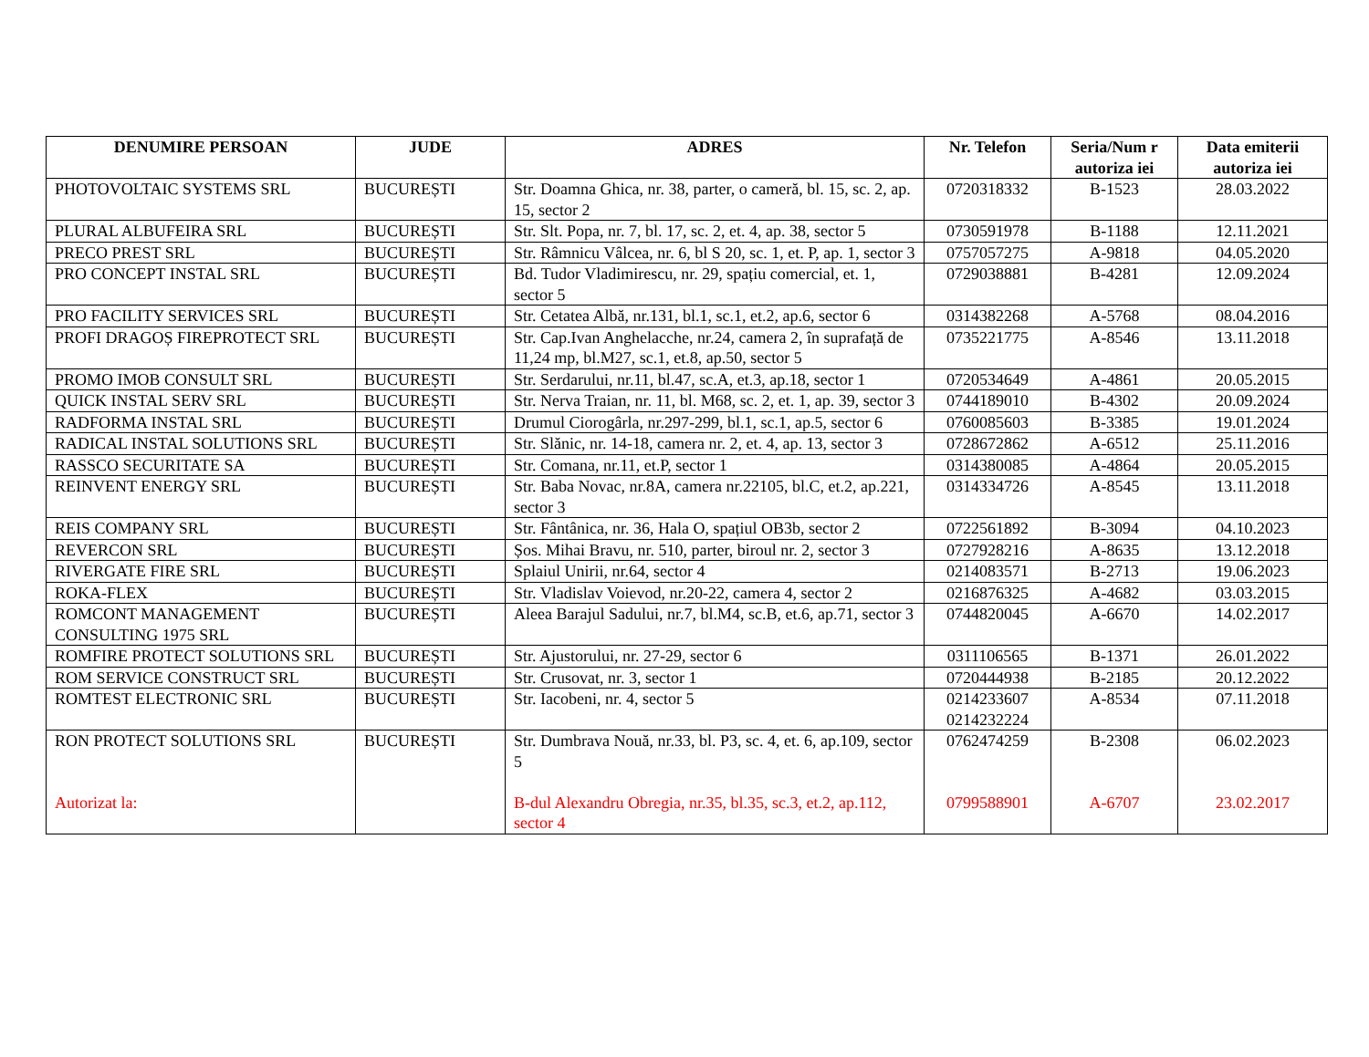| DENUMIRE PERSOAN | JUDE | ADRES | Nr. Telefon | Seria/Num r autoriza iei | Data emiterii autoriza iei |
| --- | --- | --- | --- | --- | --- |
| PHOTOVOLTAIC SYSTEMS SRL | BUCUREȘTI | Str. Doamna Ghica, nr. 38, parter, o cameră, bl. 15, sc. 2, ap. 15, sector 2 | 0720318332 | B-1523 | 28.03.2022 |
| PLURAL ALBUFEIRA SRL | BUCUREȘTI | Str. Slt. Popa, nr. 7, bl. 17, sc. 2, et. 4, ap. 38, sector 5 | 0730591978 | B-1188 | 12.11.2021 |
| PRECO PREST SRL | BUCUREȘTI | Str. Râmnicu Vâlcea, nr. 6, bl S 20, sc. 1, et. P, ap. 1, sector 3 | 0757057275 | A-9818 | 04.05.2020 |
| PRO CONCEPT INSTAL SRL | BUCUREȘTI | Bd. Tudor Vladimirescu, nr. 29, spațiu comercial, et. 1, sector 5 | 0729038881 | B-4281 | 12.09.2024 |
| PRO FACILITY SERVICES SRL | BUCUREȘTI | Str. Cetatea Albă, nr.131, bl.1, sc.1, et.2, ap.6, sector 6 | 0314382268 | A-5768 | 08.04.2016 |
| PROFI DRAGOȘ FIREPROTECT SRL | BUCUREȘTI | Str. Cap.Ivan Anghelacche, nr.24, camera 2, în suprafață de 11,24 mp, bl.M27, sc.1, et.8, ap.50, sector 5 | 0735221775 | A-8546 | 13.11.2018 |
| PROMO IMOB CONSULT SRL | BUCUREȘTI | Str. Serdarului, nr.11, bl.47, sc.A, et.3, ap.18, sector 1 | 0720534649 | A-4861 | 20.05.2015 |
| QUICK INSTAL SERV SRL | BUCUREȘTI | Str. Nerva Traian, nr. 11, bl. M68, sc. 2, et. 1, ap. 39, sector 3 | 0744189010 | B-4302 | 20.09.2024 |
| RADFORMA INSTAL SRL | BUCUREȘTI | Drumul Ciorogârla, nr.297-299, bl.1, sc.1, ap.5, sector 6 | 0760085603 | B-3385 | 19.01.2024 |
| RADICAL INSTAL SOLUTIONS SRL | BUCUREȘTI | Str. Slănic, nr. 14-18, camera nr. 2, et. 4, ap. 13, sector 3 | 0728672862 | A-6512 | 25.11.2016 |
| RASSCO SECURITATE SA | BUCUREȘTI | Str. Comana, nr.11, et.P, sector 1 | 0314380085 | A-4864 | 20.05.2015 |
| REINVENT ENERGY SRL | BUCUREȘTI | Str. Baba Novac, nr.8A, camera nr.22105, bl.C, et.2, ap.221, sector 3 | 0314334726 | A-8545 | 13.11.2018 |
| REIS COMPANY SRL | BUCUREȘTI | Str. Fântânica, nr. 36, Hala O, spațiul OB3b, sector 2 | 0722561892 | B-3094 | 04.10.2023 |
| REVERCON SRL | BUCUREȘTI | Șos. Mihai Bravu, nr. 510, parter, biroul nr. 2, sector 3 | 0727928216 | A-8635 | 13.12.2018 |
| RIVERGATE FIRE SRL | BUCUREȘTI | Splaiul Unirii, nr.64, sector 4 | 0214083571 | B-2713 | 19.06.2023 |
| ROKA-FLEX | BUCUREȘTI | Str. Vladislav Voievod, nr.20-22, camera 4, sector 2 | 0216876325 | A-4682 | 03.03.2015 |
| ROMCONT MANAGEMENT CONSULTING 1975 SRL | BUCUREȘTI | Aleea Barajul Sadului, nr.7, bl.M4, sc.B, et.6, ap.71, sector 3 | 0744820045 | A-6670 | 14.02.2017 |
| ROMFIRE PROTECT SOLUTIONS SRL | BUCUREȘTI | Str. Ajustorului, nr. 27-29, sector 6 | 0311106565 | B-1371 | 26.01.2022 |
| ROM SERVICE CONSTRUCT SRL | BUCUREȘTI | Str. Crusovat, nr. 3, sector 1 | 0720444938 | B-2185 | 20.12.2022 |
| ROMTEST ELECTRONIC SRL | BUCUREȘTI | Str. Iacobeni, nr. 4, sector 5 | 0214233607 0214232224 | A-8534 | 07.11.2018 |
| RON PROTECT SOLUTIONS SRL Autorizat la: | BUCUREȘTI | Str. Dumbrava Nouă, nr.33, bl. P3, sc. 4, et. 6, ap.109, sector 5 B-dul Alexandru Obregia, nr.35, bl.35, sc.3, et.2, ap.112, sector 4 | 0762474259 0799588901 | B-2308 A-6707 | 06.02.2023 23.02.2017 |